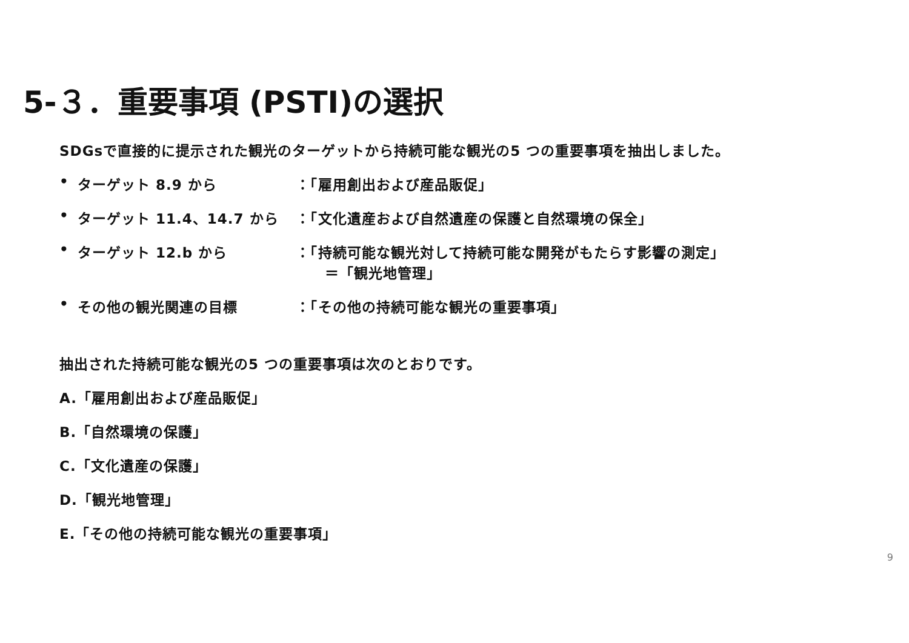5-３．重要事項 (PSTI)の選択
SDGsで直接的に提示された観光のターゲットから持続可能な観光の5 つの重要事項を抽出しました。
• ターゲット 8.9 から ：「雇用創出および産品販促」
• ターゲット 11.4、14.7 から ：「文化遺産および自然遺産の保護と自然環境の保全」
• ターゲット 12.b から ：「持続可能な観光対して持続可能な開発がもたらす影響の測定」
　　＝「観光地管理」
• その他の観光関連の目標 ：「その他の持続可能な観光の重要事項」
抽出された持続可能な観光の5 つの重要事項は次のとおりです。
A.「雇用創出および産品販促」
B.「自然環境の保護」
C.「文化遺産の保護」
D.「観光地管理」
E.「その他の持続可能な観光の重要事項」
9